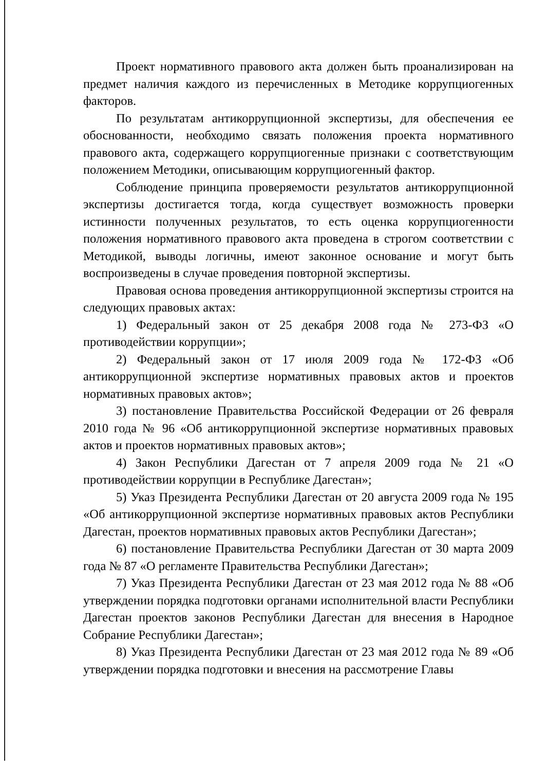Проект нормативного правового акта должен быть проанализирован на предмет наличия каждого из перечисленных в Методике коррупциогенных факторов.
По результатам антикоррупционной экспертизы, для обеспечения ее обоснованности, необходимо связать положения проекта нормативного правового акта, содержащего коррупциогенные признаки с соответствующим положением Методики, описывающим коррупциогенный фактор.
Соблюдение принципа проверяемости результатов антикоррупционной экспертизы достигается тогда, когда существует возможность проверки истинности полученных результатов, то есть оценка коррупциогенности положения нормативного правового акта проведена в строгом соответствии с Методикой, выводы логичны, имеют законное основание и могут быть воспроизведены в случае проведения повторной экспертизы.
Правовая основа проведения антикоррупционной экспертизы строится на следующих правовых актах:
1) Федеральный закон от 25 декабря 2008 года № 273-ФЗ «О противодействии коррупции»;
2) Федеральный закон от 17 июля 2009 года № 172-ФЗ «Об антикоррупционной экспертизе нормативных правовых актов и проектов нормативных правовых актов»;
3) постановление Правительства Российской Федерации от 26 февраля 2010 года № 96 «Об антикоррупционной экспертизе нормативных правовых актов и проектов нормативных правовых актов»;
4) Закон Республики Дагестан от 7 апреля 2009 года № 21 «О противодействии коррупции в Республике Дагестан»;
5) Указ Президента Республики Дагестан от 20 августа 2009 года № 195 «Об антикоррупционной экспертизе нормативных правовых актов Республики Дагестан, проектов нормативных правовых актов Республики Дагестан»;
6) постановление Правительства Республики Дагестан от 30 марта 2009 года № 87 «О регламенте Правительства Республики Дагестан»;
7) Указ Президента Республики Дагестан от 23 мая 2012 года № 88 «Об утверждении порядка подготовки органами исполнительной власти Республики Дагестан проектов законов Республики Дагестан для внесения в Народное Собрание Республики Дагестан»;
8) Указ Президента Республики Дагестан от 23 мая 2012 года № 89 «Об утверждении порядка подготовки и внесения на рассмотрение Главы